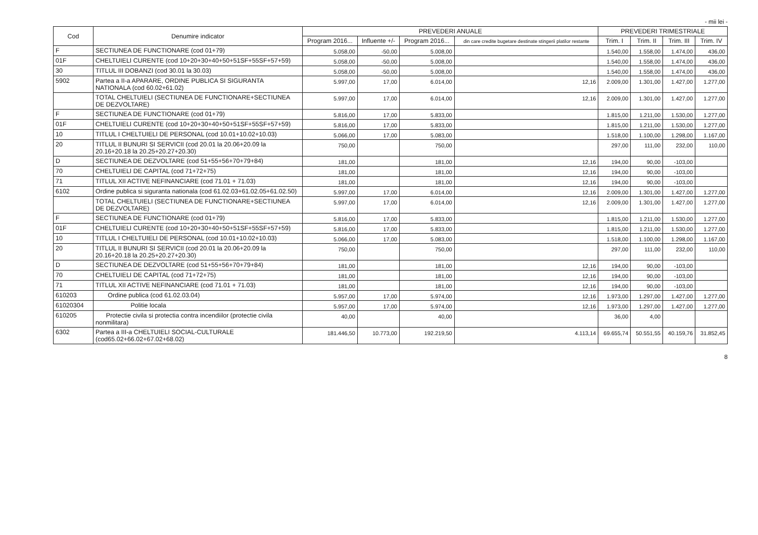- mii lei -
| Cod | Denumire indicator | PREVEDERI ANUALE | | | | PREVEDERI TRIMESTRIALE | | | |
| --- | --- | --- | --- | --- | --- | --- | --- | --- | --- |
| | | Program 2016... | Influente +/- | Program 2016... | din care credite bugetare destinate stingerii platilor restante | Trim. I | Trim. II | Trim. III | Trim. IV |
| F | SECTIUNEA DE FUNCTIONARE (cod 01+79) | 5.058,00 | -50,00 | 5.008,00 | | 1.540,00 | 1.558,00 | 1.474,00 | 436,00 |
| 01F | CHELTUIELI CURENTE (cod 10+20+30+40+50+51SF+55SF+57+59) | 5.058,00 | -50,00 | 5.008,00 | | 1.540,00 | 1.558,00 | 1.474,00 | 436,00 |
| 30 | TITLUL III DOBANZI (cod 30.01 la 30.03) | 5.058,00 | -50,00 | 5.008,00 | | 1.540,00 | 1.558,00 | 1.474,00 | 436,00 |
| 5902 | Partea a II-a APARARE, ORDINE PUBLICA SI SIGURANTA NATIONALA (cod 60.02+61.02) | 5.997,00 | 17,00 | 6.014,00 | 12,16 | 2.009,00 | 1.301,00 | 1.427,00 | 1.277,00 |
| | TOTAL CHELTUIELI (SECTIUNEA DE FUNCTIONARE+SECTIUNEA DE DEZVOLTARE) | 5.997,00 | 17,00 | 6.014,00 | 12,16 | 2.009,00 | 1.301,00 | 1.427,00 | 1.277,00 |
| F | SECTIUNEA DE FUNCTIONARE (cod 01+79) | 5.816,00 | 17,00 | 5.833,00 | | 1.815,00 | 1.211,00 | 1.530,00 | 1.277,00 |
| 01F | CHELTUIELI CURENTE (cod 10+20+30+40+50+51SF+55SF+57+59) | 5.816,00 | 17,00 | 5.833,00 | | 1.815,00 | 1.211,00 | 1.530,00 | 1.277,00 |
| 10 | TITLUL I CHELTUIELI DE PERSONAL (cod 10.01+10.02+10.03) | 5.066,00 | 17,00 | 5.083,00 | | 1.518,00 | 1.100,00 | 1.298,00 | 1.167,00 |
| 20 | TITLUL II BUNURI SI SERVICII (cod 20.01 la 20.06+20.09 la 20.16+20.18 la 20.25+20.27+20.30) | 750,00 | | 750,00 | | 297,00 | 111,00 | 232,00 | 110,00 |
| D | SECTIUNEA DE DEZVOLTARE (cod 51+55+56+70+79+84) | 181,00 | | 181,00 | 12,16 | 194,00 | 90,00 | -103,00 | |
| 70 | CHELTUIELI DE CAPITAL (cod 71+72+75) | 181,00 | | 181,00 | 12,16 | 194,00 | 90,00 | -103,00 | |
| 71 | TITLUL XII ACTIVE NEFINANCIARE (cod 71.01 + 71.03) | 181,00 | | 181,00 | 12,16 | 194,00 | 90,00 | -103,00 | |
| 6102 | Ordine publica si siguranta nationala (cod 61.02.03+61.02.05+61.02.50) | 5.997,00 | 17,00 | 6.014,00 | 12,16 | 2.009,00 | 1.301,00 | 1.427,00 | 1.277,00 |
| | TOTAL CHELTUIELI (SECTIUNEA DE FUNCTIONARE+SECTIUNEA DE DEZVOLTARE) | 5.997,00 | 17,00 | 6.014,00 | 12,16 | 2.009,00 | 1.301,00 | 1.427,00 | 1.277,00 |
| F | SECTIUNEA DE FUNCTIONARE (cod 01+79) | 5.816,00 | 17,00 | 5.833,00 | | 1.815,00 | 1.211,00 | 1.530,00 | 1.277,00 |
| 01F | CHELTUIELI CURENTE (cod 10+20+30+40+50+51SF+55SF+57+59) | 5.816,00 | 17,00 | 5.833,00 | | 1.815,00 | 1.211,00 | 1.530,00 | 1.277,00 |
| 10 | TITLUL I CHELTUIELI DE PERSONAL (cod 10.01+10.02+10.03) | 5.066,00 | 17,00 | 5.083,00 | | 1.518,00 | 1.100,00 | 1.298,00 | 1.167,00 |
| 20 | TITLUL II BUNURI SI SERVICII (cod 20.01 la 20.06+20.09 la 20.16+20.18 la 20.25+20.27+20.30) | 750,00 | | 750,00 | | 297,00 | 111,00 | 232,00 | 110,00 |
| D | SECTIUNEA DE DEZVOLTARE (cod 51+55+56+70+79+84) | 181,00 | | 181,00 | 12,16 | 194,00 | 90,00 | -103,00 | |
| 70 | CHELTUIELI DE CAPITAL (cod 71+72+75) | 181,00 | | 181,00 | 12,16 | 194,00 | 90,00 | -103,00 | |
| 71 | TITLUL XII ACTIVE NEFINANCIARE (cod 71.01 + 71.03) | 181,00 | | 181,00 | 12,16 | 194,00 | 90,00 | -103,00 | |
| 610203 | Ordine publica (cod 61.02.03.04) | 5.957,00 | 17,00 | 5.974,00 | 12,16 | 1.973,00 | 1.297,00 | 1.427,00 | 1.277,00 |
| 61020304 | Politie locala | 5.957,00 | 17,00 | 5.974,00 | 12,16 | 1.973,00 | 1.297,00 | 1.427,00 | 1.277,00 |
| 610205 | Protectie civila si protectia contra incendiilor (protectie civila nonmilitara) | 40,00 | | 40,00 | | 36,00 | 4,00 | | |
| 6302 | Partea a III-a CHELTUIELI SOCIAL-CULTURALE (cod65.02+66.02+67.02+68.02) | 181.446,50 | 10.773,00 | 192.219,50 | 4.113,14 | 69.655,74 | 50.551,55 | 40.159,76 | 31.852,45 |
8